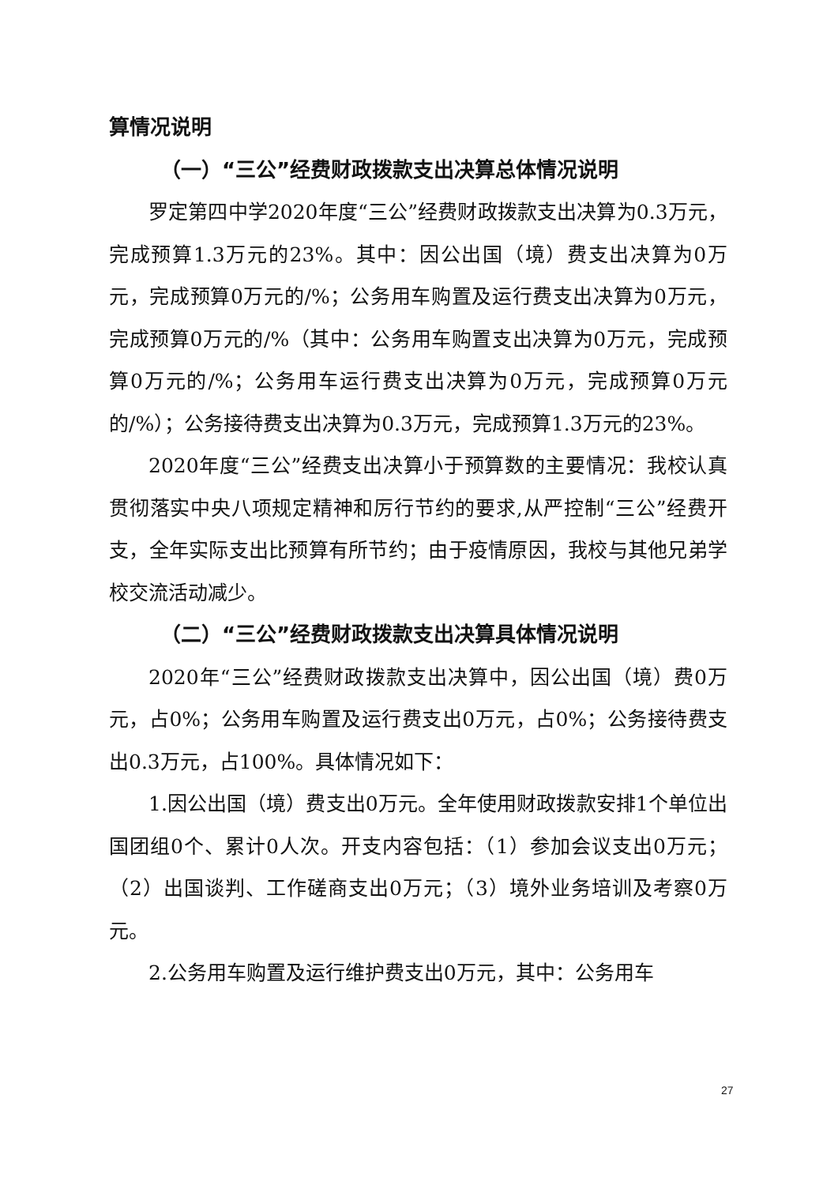算情况说明
（一）“三公”经费财政拨款支出决算总体情况说明
罗定第四中学2020年度“三公”经费财政拨款支出决算为0.3万元，完成预算1.3万元的23%。其中：因公出国（境）费支出决算为0万元，完成预算0万元的/%；公务用车购置及运行费支出决算为0万元，完成预算0万元的/%（其中：公务用车购置支出决算为0万元，完成预算0万元的/%；公务用车运行费支出决算为0万元，完成预算0万元的/%）；公务接待费支出决算为0.3万元，完成预算1.3万元的23%。
2020年度“三公”经费支出决算小于预算数的主要情况：我校认真贯彻落实中央八项规定精神和厉行节约的要求,从严控制“三公”经费开支，全年实际支出比预算有所节约；由于疫情原因，我校与其他兄弟学校交流活动减少。
（二）“三公”经费财政拨款支出决算具体情况说明
2020年“三公”经费财政拨款支出决算中，因公出国（境）费0万元，占0%；公务用车购置及运行费支出0万元，占0%；公务接待费支出0.3万元，占100%。具体情况如下：
1.因公出国（境）费支出0万元。全年使用财政拨款安排1个单位出国团组0个、累计0人次。开支内容包括：（1）参加会议支出0万元；（2）出国谈判、工作磋商支出0万元；（3）境外业务培训及考察0万元。
2.公务用车购置及运行维护费支出0万元，其中：公务用车
27